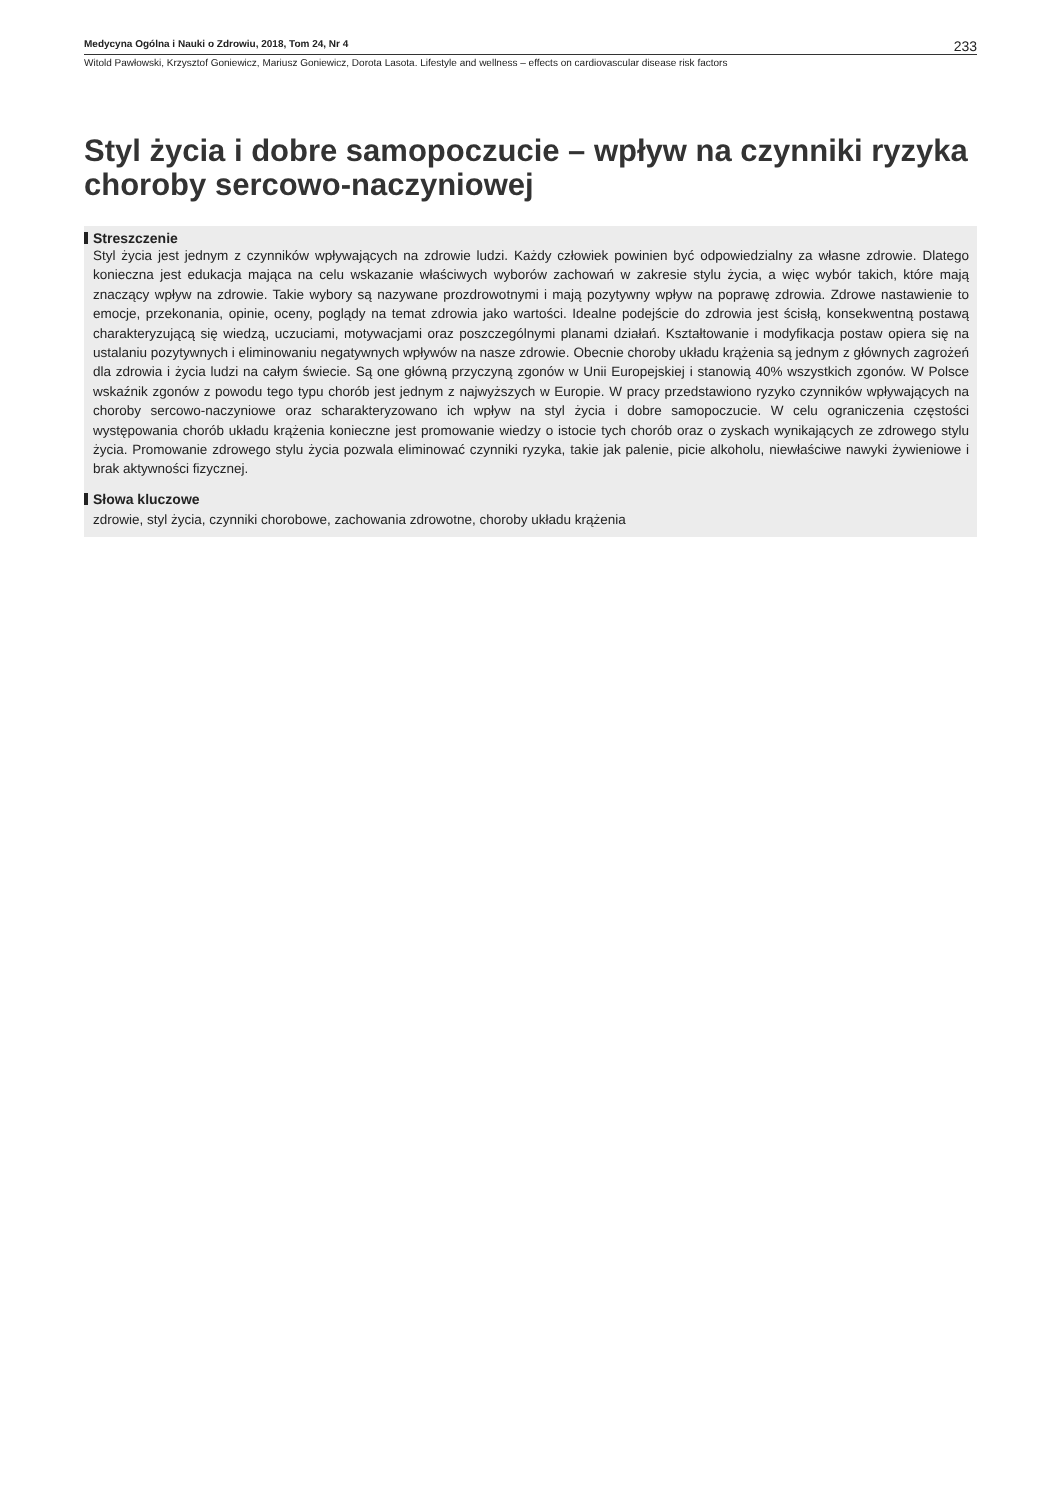Medycyna Ogólna i Nauki o Zdrowiu, 2018, Tom 24, Nr 4
233
Witold Pawłowski, Krzysztof Goniewicz, Mariusz Goniewicz, Dorota Lasota. Lifestyle and wellness – effects on cardiovascular disease risk factors
Styl życia i dobre samopoczucie – wpływ na czynniki ryzyka choroby sercowo-naczyniowej
Streszczenie
Styl życia jest jednym z czynników wpływających na zdrowie ludzi. Każdy człowiek powinien być odpowiedzialny za własne zdrowie. Dlatego konieczna jest edukacja mająca na celu wskazanie właściwych wyborów zachowań w zakresie stylu życia, a więc wybór takich, które mają znaczący wpływ na zdrowie. Takie wybory są nazywane prozdrowotnymi i mają pozytywny wpływ na poprawę zdrowia. Zdrowe nastawienie to emocje, przekonania, opinie, oceny, poglądy na temat zdrowia jako wartości. Idealne podejście do zdrowia jest ścisłą, konsekwentną postawą charakteryzującą się wiedzą, uczuciami, motywacjami oraz poszczególnymi planami działań. Kształtowanie i modyfikacja postaw opiera się na ustalaniu pozytywnych i eliminowaniu negatywnych wpływów na nasze zdrowie. Obecnie choroby układu krążenia są jednym z głównych zagrożeń dla zdrowia i życia ludzi na całym świecie. Są one główną przyczyną zgonów w Unii Europejskiej i stanowią 40% wszystkich zgonów. W Polsce wskaźnik zgonów z powodu tego typu chorób jest jednym z najwyższych w Europie. W pracy przedstawiono ryzyko czynników wpływających na choroby sercowo-naczyniowe oraz scharakteryzowano ich wpływ na styl życia i dobre samopoczucie. W celu ograniczenia częstości występowania chorób układu krążenia konieczne jest promowanie wiedzy o istocie tych chorób oraz o zyskach wynikających ze zdrowego stylu życia. Promowanie zdrowego stylu życia pozwala eliminować czynniki ryzyka, takie jak palenie, picie alkoholu, niewłaściwe nawyki żywieniowe i brak aktywności fizycznej.
Słowa kluczowe
zdrowie, styl życia, czynniki chorobowe, zachowania zdrowotne, choroby układu krążenia